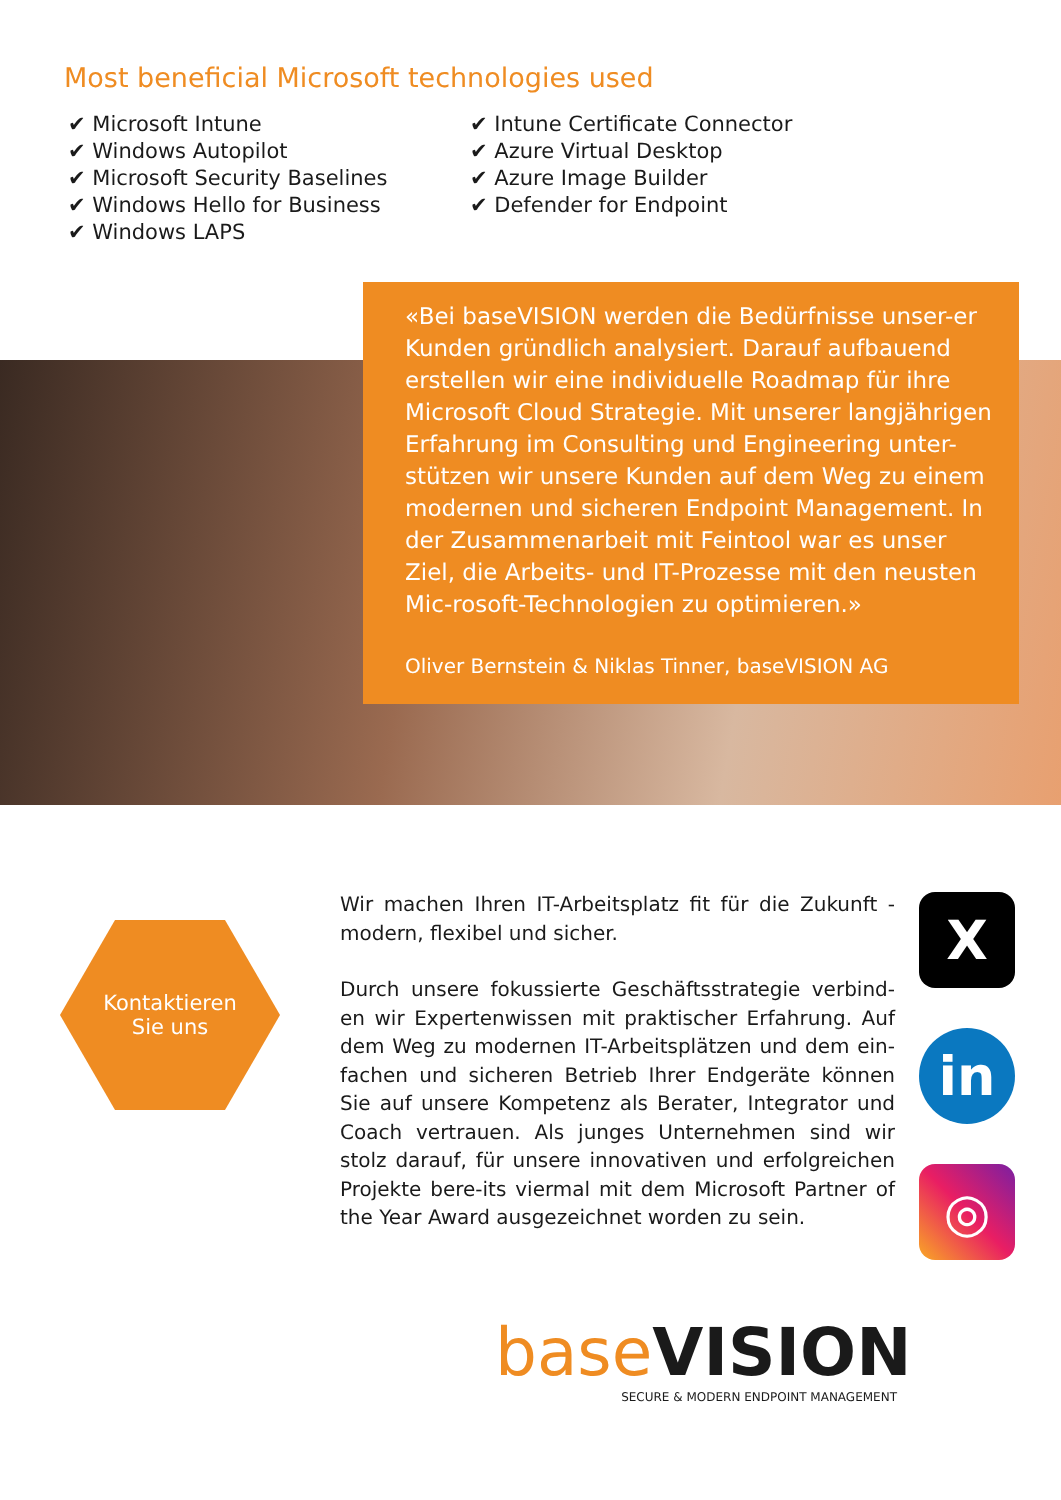Most beneficial Microsoft technologies used
✔ Microsoft Intune
✔ Windows Autopilot
✔ Microsoft Security Baselines
✔ Windows Hello for Business
✔ Windows LAPS
✔ Intune Certificate Connector
✔ Azure Virtual Desktop
✔ Azure Image Builder
✔ Defender for Endpoint
«Bei baseVISION werden die Bedürfnisse unser-er Kunden gründlich analysiert. Darauf aufbauend erstellen wir eine individuelle Roadmap für ihre Microsoft Cloud Strategie. Mit unserer langjährigen Erfahrung im Consulting und Engineering unter-stützen wir unsere Kunden auf dem Weg zu einem modernen und sicheren Endpoint Management. In der Zusammenarbeit mit Feintool war es unser Ziel, die Arbeits- und IT-Prozesse mit den neusten Mic-rosoft-Technologien zu optimieren.»
Oliver Bernstein & Niklas Tinner, baseVISION AG
Kontaktieren
Sie uns
Wir machen Ihren IT-Arbeitsplatz fit für die Zukunft - modern, flexibel und sicher.
Durch unsere fokussierte Geschäftsstrategie verbind-en wir Expertenwissen mit praktischer Erfahrung. Auf dem Weg zu modernen IT-Arbeitsplätzen und dem ein-fachen und sicheren Betrieb Ihrer Endgeräte können Sie auf unsere Kompetenz als Berater, Integrator und Coach vertrauen. Als junges Unternehmen sind wir stolz darauf, für unsere innovativen und erfolgreichen Projekte bere-its viermal mit dem Microsoft Partner of the Year Award ausgezeichnet worden zu sein.
X
in
◎
base VISION
SECURE & MODERN ENDPOINT MANAGEMENT